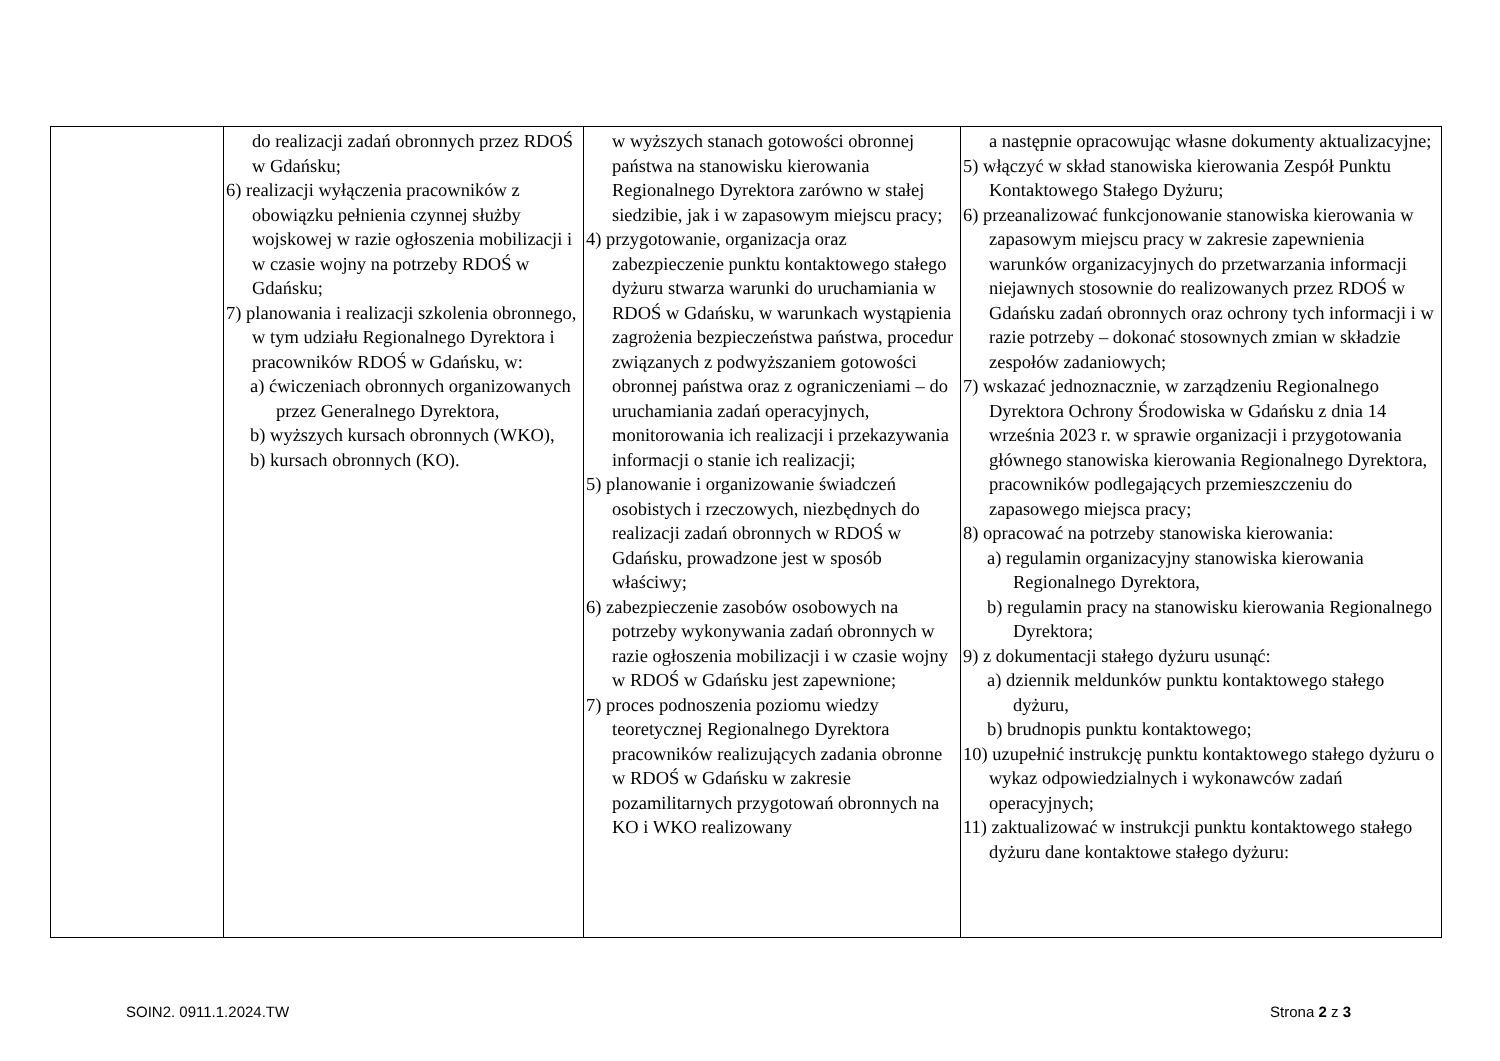| | do realizacji zadań obronnych przez RDOŚ w Gdańsku; 6) realizacji wyłączenia pracowników z obowiązku pełnienia czynnej służby wojskowej w razie ogłoszenia mobilizacji i w czasie wojny na potrzeby RDOŚ w Gdańsku; 7) planowania i realizacji szkolenia obronnego, w tym udziału Regionalnego Dyrektora i pracowników RDOŚ w Gdańsku, w: a) ćwiczeniach obronnych organizowanych przez Generalnego Dyrektora, b) wyższych kursach obronnych (WKO), b) kursach obronnych (KO). | w wyższych stanach gotowości obronnej państwa na stanowisku kierowania Regionalnego Dyrektora zarówno w stałej siedzibie, jak i w zapasowym miejscu pracy; 4) przygotowanie, organizacja oraz zabezpieczenie punktu kontaktowego stałego dyżuru stwarza warunki do uruchamiania w RDOŚ w Gdańsku, w warunkach wystąpienia zagrożenia bezpieczeństwa państwa, procedur związanych z podwyższaniem gotowości obronnej państwa oraz z ograniczeniami – do uruchamiania zadań operacyjnych, monitorowania ich realizacji i przekazywania informacji o stanie ich realizacji; 5) planowanie i organizowanie świadczeń osobistych i rzeczowych, niezbędnych do realizacji zadań obronnych w RDOŚ w Gdańsku, prowadzone jest w sposób właściwy; 6) zabezpieczenie zasobów osobowych na potrzeby wykonywania zadań obronnych w razie ogłoszenia mobilizacji i w czasie wojny w RDOŚ w Gdańsku jest zapewnione; 7) proces podnoszenia poziomu wiedzy teoretycznej Regionalnego Dyrektora pracowników realizujących zadania obronne w RDOŚ w Gdańsku w zakresie pozamilitarnych przygotowań obronnych na KO i WKO realizowany | a następnie opracowując własne dokumenty aktualizacyjne; 5) włączyć w skład stanowiska kierowania Zespół Punktu Kontaktowego Stałego Dyżuru; 6) przeanalizować funkcjonowanie stanowiska kierowania w zapasowym miejscu pracy w zakresie zapewnienia warunków organizacyjnych do przetwarzania informacji niejawnych stosownie do realizowanych przez RDOŚ w Gdańsku zadań obronnych oraz ochrony tych informacji i w razie potrzeby – dokonać stosownych zmian w składzie zespołów zadaniowych; 7) wskazać jednoznacznie, w zarządzeniu Regionalnego Dyrektora Ochrony Środowiska w Gdańsku z dnia 14 września 2023 r. w sprawie organizacji i przygotowania głównego stanowiska kierowania Regionalnego Dyrektora, pracowników podlegających przemieszczeniu do zapasowego miejsca pracy; 8) opracować na potrzeby stanowiska kierowania: a) regulamin organizacyjny stanowiska kierowania Regionalnego Dyrektora, b) regulamin pracy na stanowisku kierowania Regionalnego Dyrektora; 9) z dokumentacji stałego dyżuru usunąć: a) dziennik meldunków punktu kontaktowego stałego dyżuru, b) brudnopis punktu kontaktowego; 10) uzupełnić instrukcję punktu kontaktowego stałego dyżuru o wykaz odpowiedzialnych i wykonawców zadań operacyjnych; 11) zaktualizować w instrukcji punktu kontaktowego stałego dyżuru dane kontaktowe stałego dyżuru: |
SOIN2. 0911.1.2024.TW Strona 2 z 3